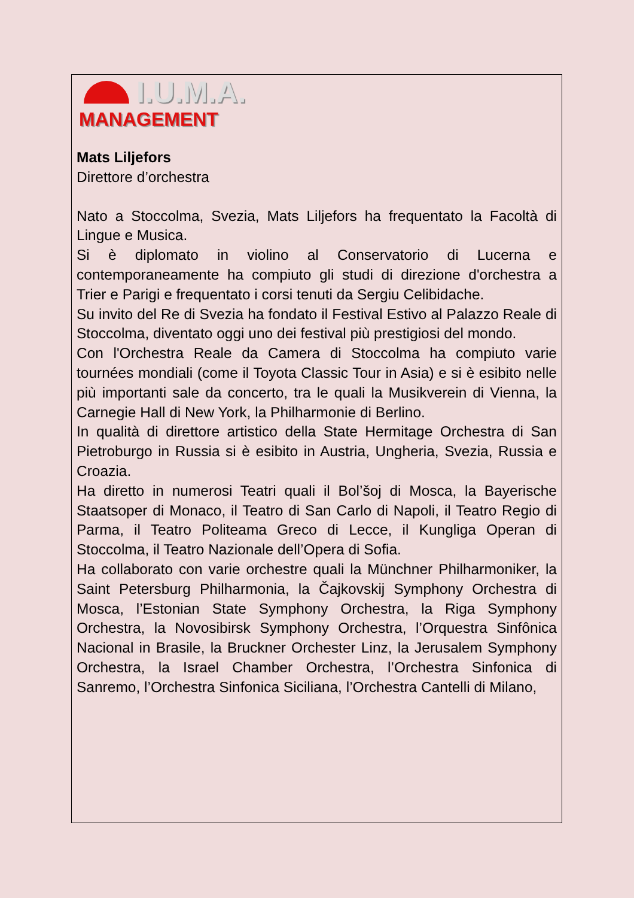I.U.M.A.
MANAGEMENT
Mats Liljefors
Direttore d’orchestra
Nato a Stoccolma, Svezia, Mats Liljefors ha frequentato la Facoltà di Lingue e Musica.
Si è diplomato in violino al Conservatorio di Lucerna e contemporaneamente ha compiuto gli studi di direzione d'orchestra a Trier e Parigi e frequentato i corsi tenuti da Sergiu Celibidache.
Su invito del Re di Svezia ha fondato il Festival Estivo al Palazzo Reale di Stoccolma, diventato oggi uno dei festival più prestigiosi del mondo.
Con l'Orchestra Reale da Camera di Stoccolma ha compiuto varie tournées mondiali (come il Toyota Classic Tour in Asia) e si è esibito nelle più importanti sale da concerto, tra le quali la Musikverein di Vienna, la Carnegie Hall di New York, la Philharmonie di Berlino.
In qualità di direttore artistico della State Hermitage Orchestra di San Pietroburgo in Russia si è esibito in Austria, Ungheria, Svezia, Russia e Croazia.
Ha diretto in numerosi Teatri quali il Bol’šoj di Mosca, la Bayerische Staatsoper di Monaco, il Teatro di San Carlo di Napoli, il Teatro Regio di Parma, il Teatro Politeama Greco di Lecce, il Kungliga Operan di Stoccolma, il Teatro Nazionale dell’Opera di Sofia.
Ha collaborato con varie orchestre quali la Münchner Philharmoniker, la Saint Petersburg Philharmonia, la Čajkovskij Symphony Orchestra di Mosca, l’Estonian State Symphony Orchestra, la Riga Symphony Orchestra, la Novosibirsk Symphony Orchestra, l’Orquestra Sinfônica Nacional in Brasile, la Bruckner Orchester Linz, la Jerusalem Symphony Orchestra, la Israel Chamber Orchestra, l’Orchestra Sinfonica di Sanremo, l’Orchestra Sinfonica Siciliana, l’Orchestra Cantelli di Milano,